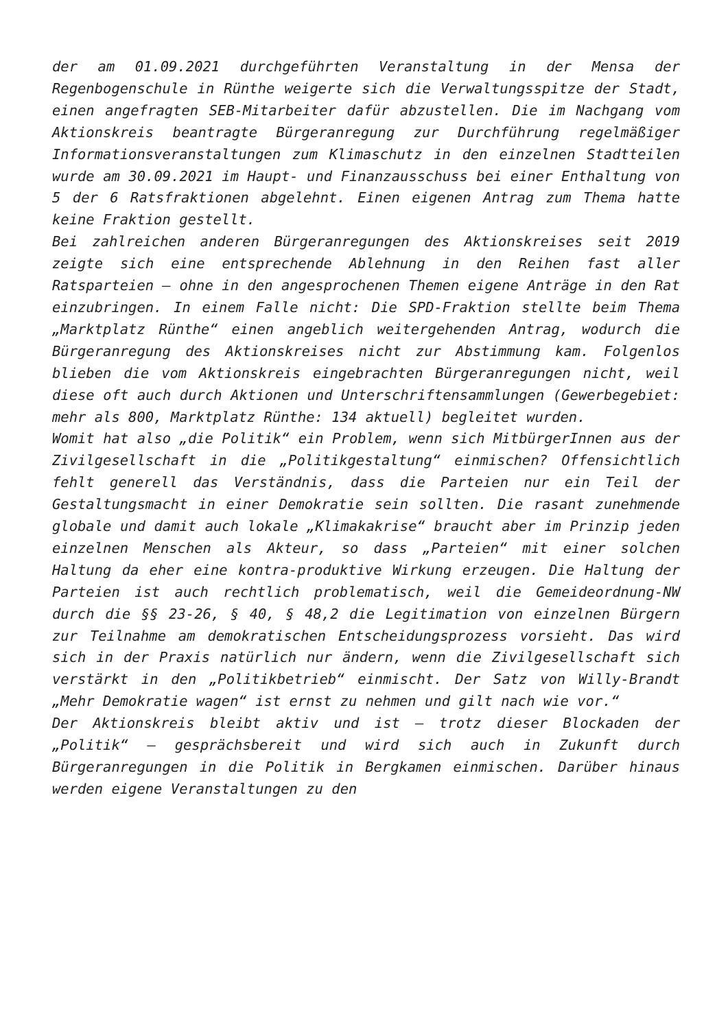der am 01.09.2021 durchgeführten Veranstaltung in der Mensa der Regenbogenschule in Rünthe weigerte sich die Verwaltungsspitze der Stadt, einen angefragten SEB-Mitarbeiter dafür abzustellen. Die im Nachgang vom Aktionskreis beantragte Bürgeranregung zur Durchführung regelmäßiger Informationsveranstaltungen zum Klimaschutz in den einzelnen Stadtteilen wurde am 30.09.2021 im Haupt- und Finanzausschuss bei einer Enthaltung von 5 der 6 Ratsfraktionen abgelehnt. Einen eigenen Antrag zum Thema hatte keine Fraktion gestellt.
Bei zahlreichen anderen Bürgeranregungen des Aktionskreises seit 2019 zeigte sich eine entsprechende Ablehnung in den Reihen fast aller Ratsparteien – ohne in den angesprochenen Themen eigene Anträge in den Rat einzubringen. In einem Falle nicht: Die SPD-Fraktion stellte beim Thema „Marktplatz Rünthe“ einen angeblich weitergehenden Antrag, wodurch die Bürgeranregung des Aktionskreises nicht zur Abstimmung kam. Folgenlos blieben die vom Aktionskreis eingebrachten Bürgeranregungen nicht, weil diese oft auch durch Aktionen und Unterschriftensammlungen (Gewerbegebiet: mehr als 800, Marktplatz Rünthe: 134 aktuell) begleitet wurden.
Womit hat also „die Politik“ ein Problem, wenn sich MitbürgerInnen aus der Zivilgesellschaft in die „Politikgestaltung“ einmischen? Offensichtlich fehlt generell das Verständnis, dass die Parteien nur ein Teil der Gestaltungsmacht in einer Demokratie sein sollten. Die rasant zunehmende globale und damit auch lokale „Klimakakrise“ braucht aber im Prinzip jeden einzelnen Menschen als Akteur, so dass „Parteien“ mit einer solchen Haltung da eher eine kontra-produktive Wirkung erzeugen. Die Haltung der Parteien ist auch rechtlich problematisch, weil die Gemeideordnung-NW durch die §§ 23-26, § 40, § 48,2 die Legitimation von einzelnen Bürgern zur Teilnahme am demokratischen Entscheidungsprozess vorsieht. Das wird sich in der Praxis natürlich nur ändern, wenn die Zivilgesellschaft sich verstärkt in den „Politikbetrieb“ einmischt. Der Satz von Willy-Brandt „Mehr Demokratie wagen“ ist ernst zu nehmen und gilt nach wie vor.“
Der Aktionskreis bleibt aktiv und ist – trotz dieser Blockaden der „Politik“ – gesprächsbereit und wird sich auch in Zukunft durch Bürgeranregungen in die Politik in Bergkamen einmischen. Darüber hinaus werden eigene Veranstaltungen zu den